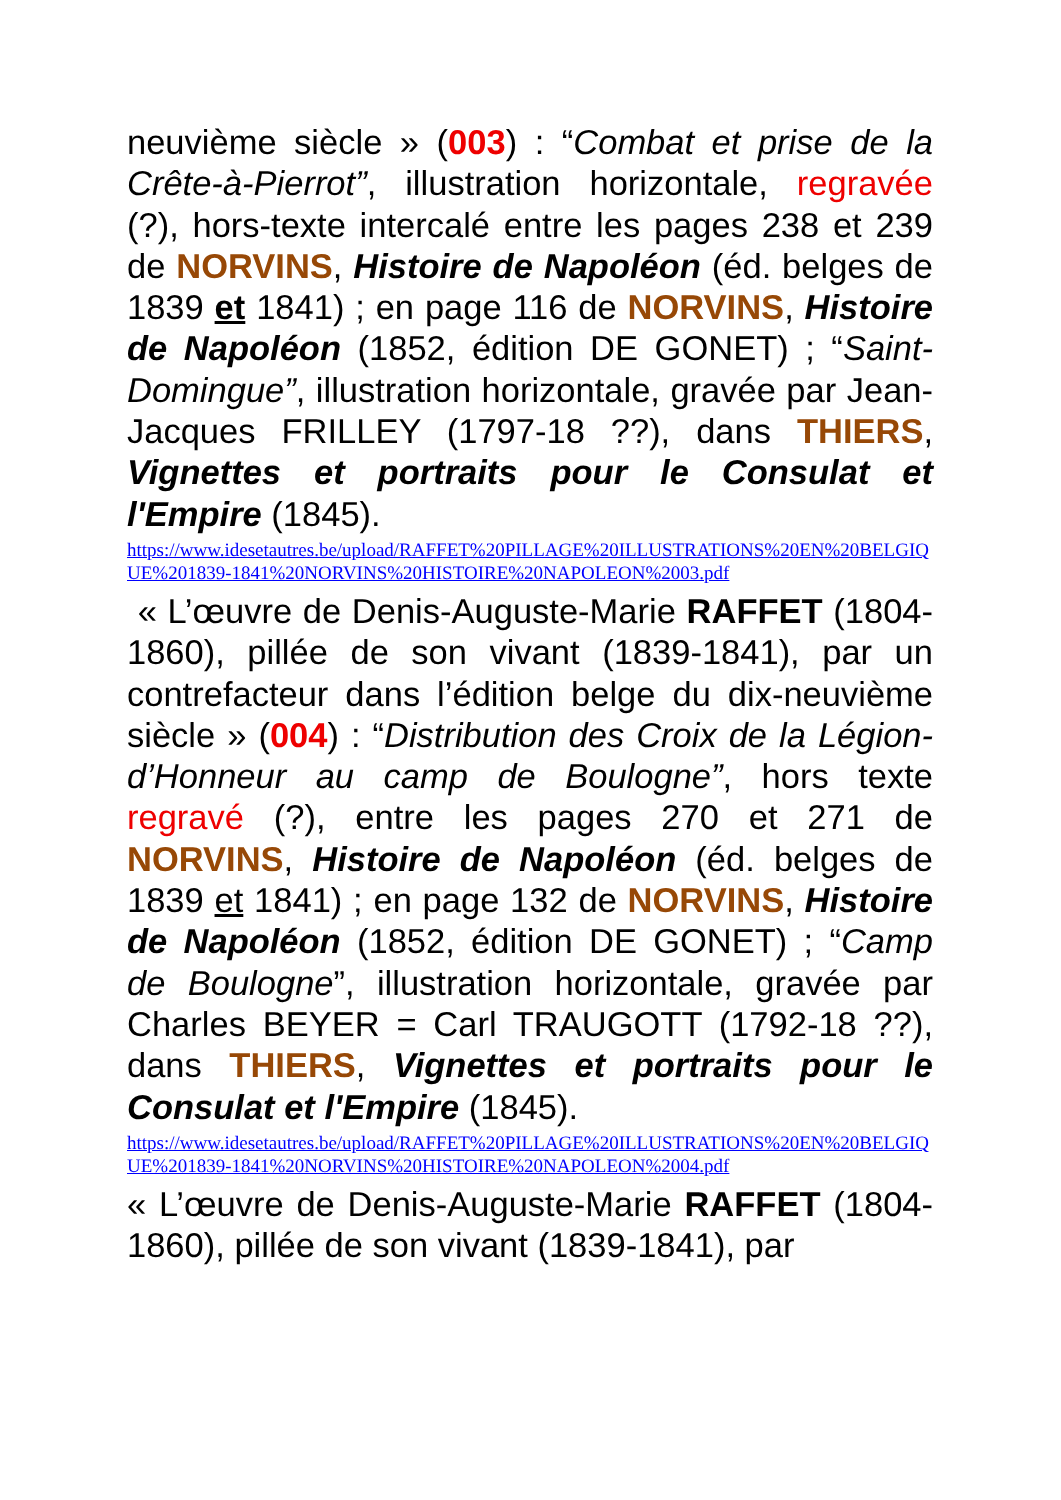neuvième siècle » (003) : “Combat et prise de la Crête-à-Pierrot”, illustration horizontale, regravée (?), hors-texte intercalé entre les pages 238 et 239 de NORVINS, Histoire de Napoléon (éd. belges de 1839 et 1841) ; en page 116 de NORVINS, Histoire de Napoléon (1852, édition DE GONET) ; “Saint-Domingue”, illustration horizontale, gravée par Jean-Jacques FRILLEY (1797-18 ??), dans THIERS, Vignettes et portraits pour le Consulat et l'Empire (1845).
https://www.idesetautres.be/upload/RAFFET%20PILLAGE%20ILLUSTRATIONS%20EN%20BELGIQUE%201839-1841%20NORVINS%20HISTOIRE%20NAPOLEON%2003.pdf
« L’œuvre de Denis-Auguste-Marie RAFFET (1804-1860), pillée de son vivant (1839-1841), par un contrefacteur dans l’édition belge du dix-neuvième siècle » (004) : “Distribution des Croix de la Légion-d’Honneur au camp de Boulogne”, hors texte regravé (?), entre les pages 270 et 271 de NORVINS, Histoire de Napoléon (éd. belges de 1839 et 1841) ; en page 132 de NORVINS, Histoire de Napoléon (1852, édition DE GONET) ; “Camp de Boulogne”, illustration horizontale, gravée par Charles BEYER = Carl TRAUGOTT (1792-18 ??), dans THIERS, Vignettes et portraits pour le Consulat et l'Empire (1845).
https://www.idesetautres.be/upload/RAFFET%20PILLAGE%20ILLUSTRATIONS%20EN%20BELGIQUE%201839-1841%20NORVINS%20HISTOIRE%20NAPOLEON%2004.pdf
« L’œuvre de Denis-Auguste-Marie RAFFET (1804-1860), pillée de son vivant (1839-1841), par